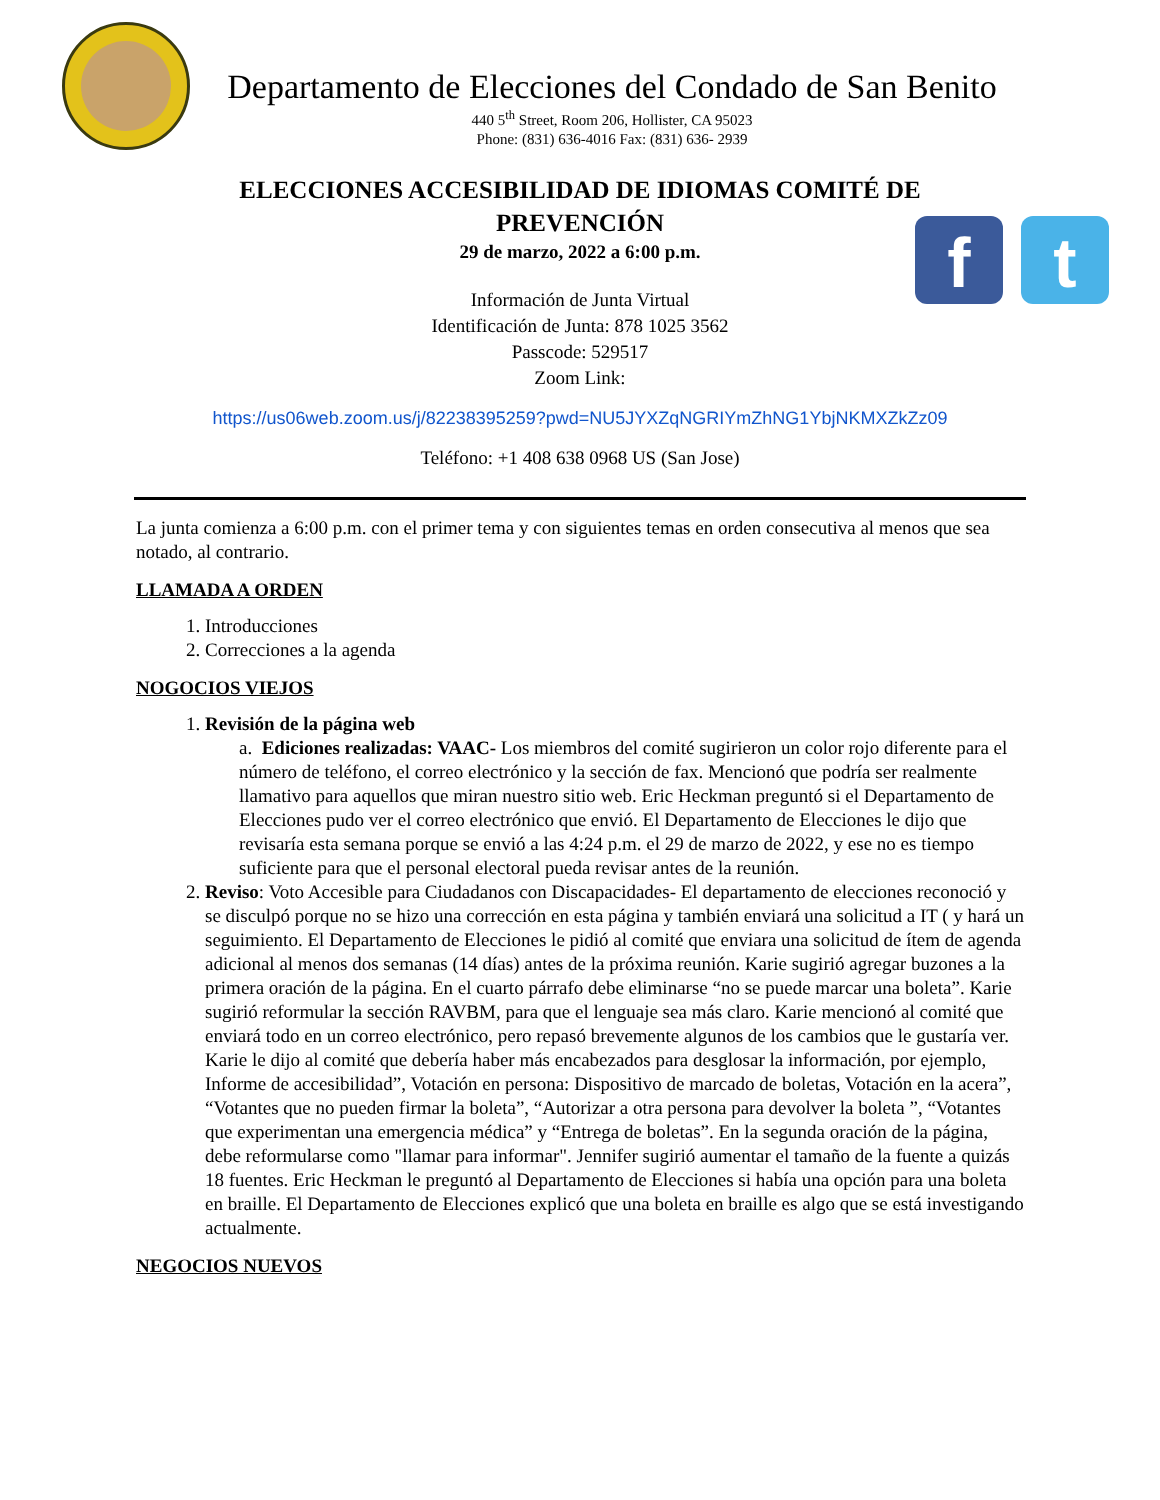Departamento de Elecciones del Condado de San Benito
440 5<sup>th</sup> Street, Room 206, Hollister, CA 95023
Phone: (831) 636-4016 Fax: (831) 636- 2939
f t
ELECCIONES ACCESIBILIDAD DE IDIOMAS COMITÉ DE
PREVENCIÓN
29 de marzo, 2022 a 6:00 p.m.
Información de Junta Virtual
Identificación de Junta: 878 1025 3562
Passcode: 529517
Zoom Link:
https://us06web.zoom.us/j/82238395259?pwd=NU5JYXZqNGRIYmZhNG1YbjNKMXZkZz09
Teléfono: +1 408 638 0968 US (San Jose)
La junta comienza a 6:00 p.m. con el primer tema y con siguientes temas en orden consecutiva al menos que sea notado, al contrario.
LLAMADA A ORDEN
1. Introducciones
2. Correcciones a la agenda
NOGOCIOS VIEJOS
1. Revisión de la página web
a. Ediciones realizadas: VAAC- Los miembros del comité sugirieron un color rojo diferente para el número de teléfono, el correo electrónico y la sección de fax. Mencionó que podría ser realmente llamativo para aquellos que miran nuestro sitio web. Eric Heckman preguntó si el Departamento de Elecciones pudo ver el correo electrónico que envió. El Departamento de Elecciones le dijo que revisaría esta semana porque se envió a las 4:24 p.m. el 29 de marzo de 2022, y ese no es tiempo suficiente para que el personal electoral pueda revisar antes de la reunión.
2. Reviso: Voto Accesible para Ciudadanos con Discapacidades- El departamento de elecciones reconoció y se disculpó porque no se hizo una corrección en esta página y también enviará una solicitud a IT ( y hará un seguimiento. El Departamento de Elecciones le pidió al comité que enviara una solicitud de ítem de agenda adicional al menos dos semanas (14 días) antes de la próxima reunión. Karie sugirió agregar buzones a la primera oración de la página. En el cuarto párrafo debe eliminarse “no se puede marcar una boleta”. Karie sugirió reformular la sección RAVBM, para que el lenguaje sea más claro. Karie mencionó al comité que enviará todo en un correo electrónico, pero repasó brevemente algunos de los cambios que le gustaría ver. Karie le dijo al comité que debería haber más encabezados para desglosar la información, por ejemplo, Informe de accesibilidad”, Votación en persona: Dispositivo de marcado de boletas, Votación en la acera”, “Votantes que no pueden firmar la boleta”, “Autorizar a otra persona para devolver la boleta ”, “Votantes que experimentan una emergencia médica” y “Entrega de boletas”. En la segunda oración de la página, debe reformularse como "llamar para informar". Jennifer sugirió aumentar el tamaño de la fuente a quizás 18 fuentes. Eric Heckman le preguntó al Departamento de Elecciones si había una opción para una boleta en braille. El Departamento de Elecciones explicó que una boleta en braille es algo que se está investigando actualmente.
NEGOCIOS NUEVOS